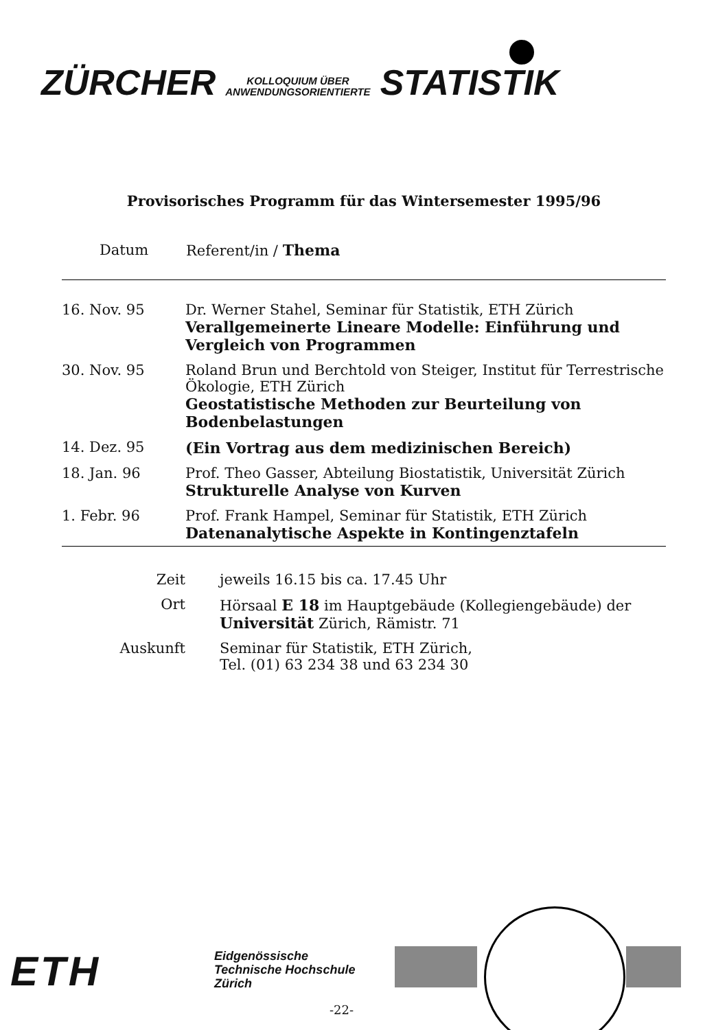ZÜRCHER KOLLOQUIUM ÜBER
ANWENDUNGSORIENTIERTE STATISTIK
Provisorisches Programm für das Wintersemester 1995/96
| Datum | Referent/in / Thema |
| --- | --- |
| 16. Nov. 95 | Dr. Werner Stahel, Seminar für Statistik, ETH Zürich Verallgemeinerte Lineare Modelle: Einführung und Vergleich von Programmen |
| 30. Nov. 95 | Roland Brun und Berchtold von Steiger, Institut für Terrestrische Ökologie, ETH Zürich Geostatistische Methoden zur Beurteilung von Bodenbelastungen |
| 14. Dez. 95 | (Ein Vortrag aus dem medizinischen Bereich) |
| 18. Jan. 96 | Prof. Theo Gasser, Abteilung Biostatistik, Universität Zürich Strukturelle Analyse von Kurven |
| 1. Febr. 96 | Prof. Frank Hampel, Seminar für Statistik, ETH Zürich Datenanalytische Aspekte in Kontingenztafeln |
| Zeit | jeweils 16.15 bis ca. 17.45 Uhr |
| Ort | Hörsaal E 18 im Hauptgebäude (Kollegiengebäude) der Universität Zürich, Rämistr. 71 |
| Auskunft | Seminar für Statistik, ETH Zürich, Tel. (01) 63 234 38 und 63 234 30 |
ETH
Eidgenössische
Technische Hochschule
Zürich
-22-